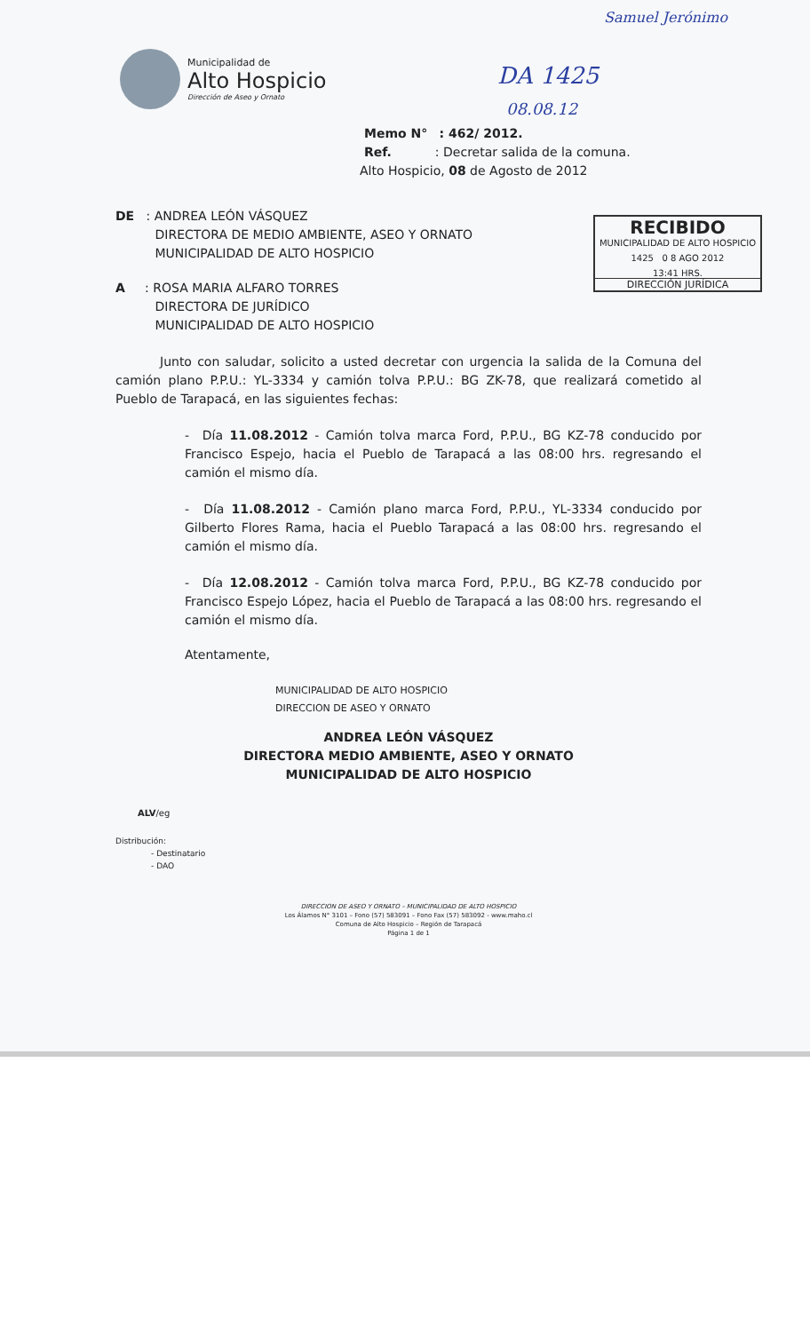Municipalidad de
Alto Hospicio
Dirección de Aseo y Ornato
DA 1425
08.08.12
Samuel Jerónimo
RECIBIDO
MUNICIPALIDAD DE ALTO HOSPICIO
1425 0 8 AGO 2012
13:41 HRS.
DIRECCIÓN JURÍDICA
Memo N° : 462/ 2012.
Ref. : Decretar salida de la comuna.
Alto Hospicio, 08 de Agosto de 2012
DE : ANDREA LEÓN VÁSQUEZ
DIRECTORA DE MEDIO AMBIENTE, ASEO Y ORNATO
MUNICIPALIDAD DE ALTO HOSPICIO
A : ROSA MARIA ALFARO TORRES
DIRECTORA DE JURÍDICO
MUNICIPALIDAD DE ALTO HOSPICIO
Junto con saludar, solicito a usted decretar con urgencia la salida de la Comuna del camión plano P.P.U.: YL-3334 y camión tolva P.P.U.: BG ZK-78, que realizará cometido al Pueblo de Tarapacá, en las siguientes fechas:
- Día 11.08.2012 - Camión tolva marca Ford, P.P.U., BG KZ-78 conducido por Francisco Espejo, hacia el Pueblo de Tarapacá a las 08:00 hrs. regresando el camión el mismo día.
- Día 11.08.2012 - Camión plano marca Ford, P.P.U., YL-3334 conducido por Gilberto Flores Rama, hacia el Pueblo Tarapacá a las 08:00 hrs. regresando el camión el mismo día.
- Día 12.08.2012 - Camión tolva marca Ford, P.P.U., BG KZ-78 conducido por Francisco Espejo López, hacia el Pueblo de Tarapacá a las 08:00 hrs. regresando el camión el mismo día.
Atentamente,
MUNICIPALIDAD DE ALTO HOSPICIO
DIRECCION DE ASEO Y ORNATO
ANDREA LEÓN VÁSQUEZ
DIRECTORA MEDIO AMBIENTE, ASEO Y ORNATO
MUNICIPALIDAD DE ALTO HOSPICIO
ALV/eg
Distribución:
- Destinatario
- DAO
DIRECCION DE ASEO Y ORNATO – MUNICIPALIDAD DE ALTO HOSPICIO
Los Álamos N° 3101 – Fono (57) 583091 – Fono Fax (57) 583092 - www.maho.cl
Comuna de Alto Hospicio – Región de Tarapacá
Página 1 de 1